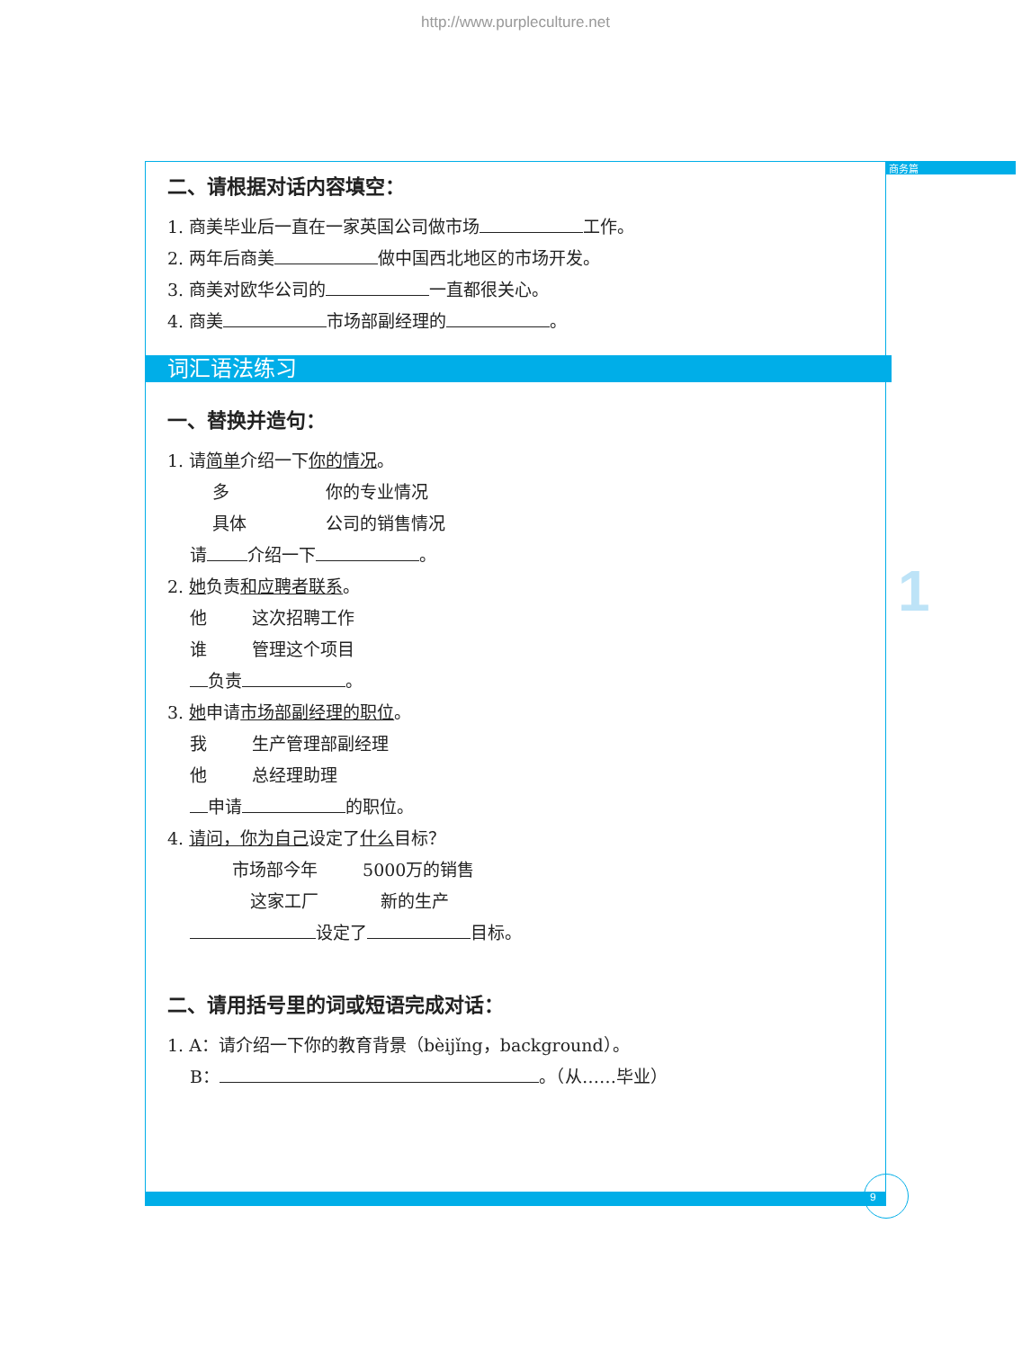http://www.purpleculture.net
商务篇
1
9
二、请根据对话内容填空：
1. 商美毕业后一直在一家英国公司做市场 工作。
2. 两年后商美 做中国西北地区的市场开发。
3. 商美对欧华公司的 一直都很关心。
4. 商美 市场部副经理的 。
词汇语法练习
一、替换并造句：
1. 请简单介绍一下你的情况。
多       你的专业情况
具体      公司的销售情况
请 介绍一下 。
2. 她负责和应聘者联系。
他    这次招聘工作
谁    管理这个项目
负责 。
3. 她申请市场部副经理的职位。
我    生产管理部副经理
他    总经理助理
申请 的职位。
4. 请问，你为自己设定了什么目标？
市场部今年    5000万的销售
这家工厂     新的生产
设定了 目标。
二、请用括号里的词或短语完成对话：
1. A：请介绍一下你的教育背景（bèijǐng，background）。
B： 。（从……毕业）